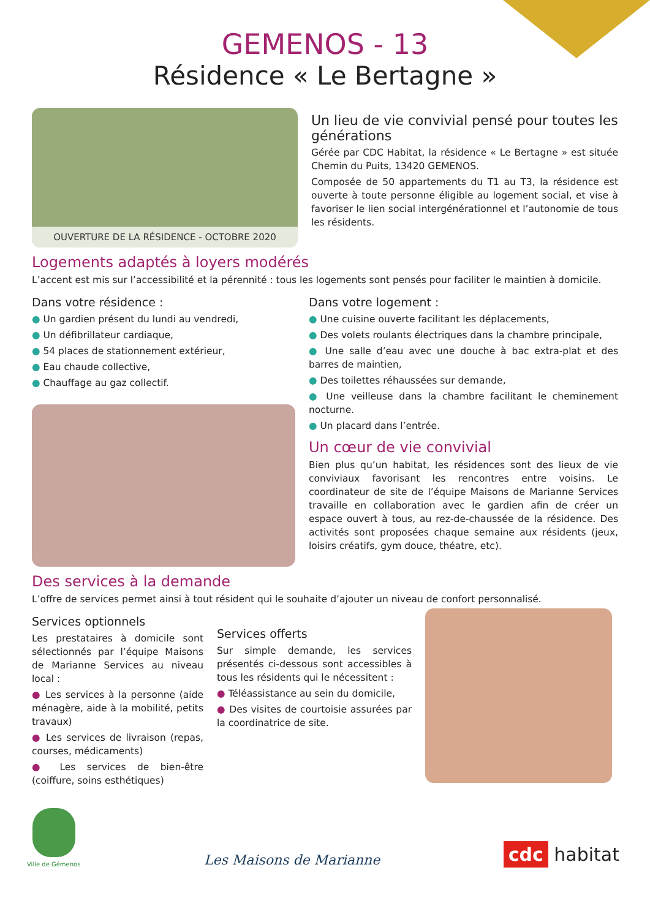GEMENOS - 13
Résidence « Le Bertagne »
OUVERTURE DE LA RÉSIDENCE - OCTOBRE 2020
Un lieu de vie convivial pensé pour toutes les générations
Gérée par CDC Habitat, la résidence « Le Bertagne » est située Chemin du Puits, 13420 GEMENOS.
Composée de 50 appartements du T1 au T3, la résidence est ouverte à toute personne éligible au logement social, et vise à favoriser le lien social intergénérationnel et l’autonomie de tous les résidents.
Logements adaptés à loyers modérés
L’accent est mis sur l’accessibilité et la pérennité : tous les logements sont pensés pour faciliter le maintien à domicile.
Dans votre résidence :
● Un gardien présent du lundi au vendredi,
● Un défibrillateur cardiaque,
● 54 places de stationnement extérieur,
● Eau chaude collective,
● Chauffage au gaz collectif.
Dans votre logement :
● Une cuisine ouverte facilitant les déplacements,
● Des volets roulants électriques dans la chambre principale,
● Une salle d’eau avec une douche à bac extra-plat et des barres de maintien,
● Des toilettes réhaussées sur demande,
● Une veilleuse dans la chambre facilitant le cheminement nocturne.
● Un placard dans l’entrée.
Un cœur de vie convivial
Bien plus qu’un habitat, les résidences sont des lieux de vie conviviaux favorisant les rencontres entre voisins. Le coordinateur de site de l’équipe Maisons de Marianne Services travaille en collaboration avec le gardien afin de créer un espace ouvert à tous, au rez-de-chaussée de la résidence. Des activités sont proposées chaque semaine aux résidents (jeux, loisirs créatifs, gym douce, théatre, etc).
Des services à la demande
L’offre de services permet ainsi à tout résident qui le souhaite d’ajouter un niveau de confort personnalisé.
Services optionnels
Les prestataires à domicile sont sélectionnés par l’équipe Maisons de Marianne Services au niveau local :
● Les services à la personne (aide ménagère, aide à la mobilité, petits travaux)
● Les services de livraison (repas, courses, médicaments)
● Les services de bien-être (coiffure, soins esthétiques)
Services offerts
Sur simple demande, les services présentés ci-dessous sont accessibles à tous les résidents qui le nécessitent :
● Téléassistance au sein du domicile,
● Des visites de courtoisie assurées par la coordinatrice de site.
Ville de Gémenos
Les Maisons de Marianne
cdc habitat